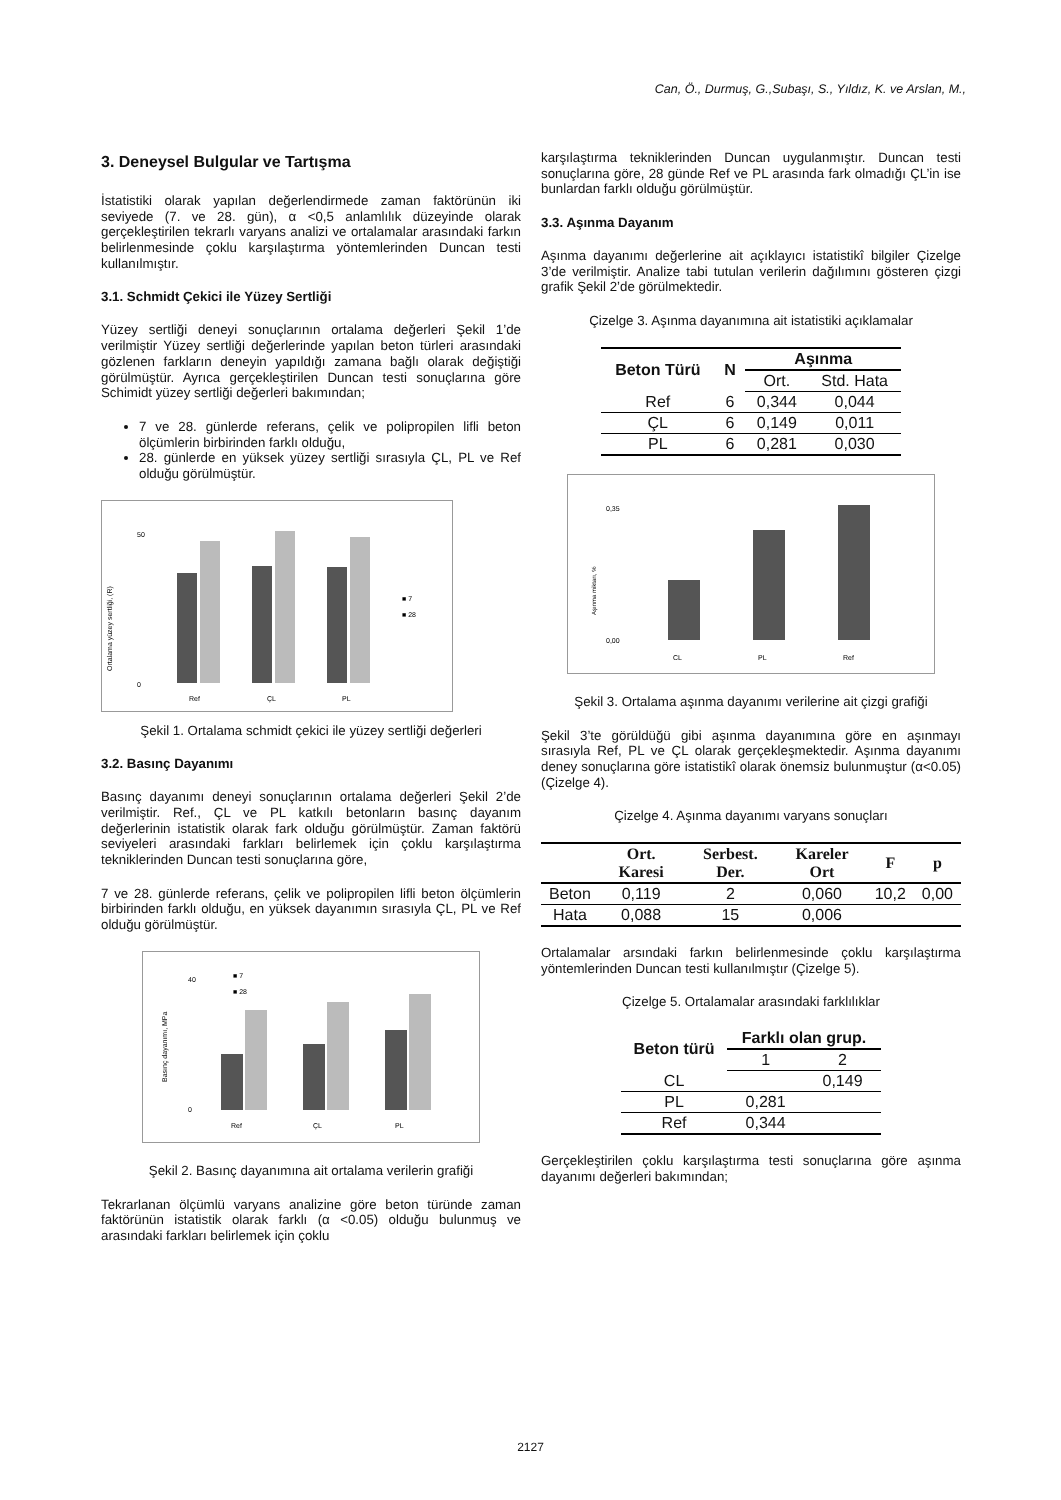Can, Ö., Durmuş, G.,Subaşı, S., Yıldız, K. ve Arslan, M.,
3. Deneysel Bulgular ve Tartışma
İstatistiki olarak yapılan değerlendirmede zaman faktörünün iki seviyede (7. ve 28. gün), α <0,5 anlamlılık düzeyinde olarak gerçekleştirilen tekrarlı varyans analizi ve ortalamalar arasındaki farkın belirlenmesinde çoklu karşılaştırma yöntemlerinden Duncan testi kullanılmıştır.
3.1. Schmidt Çekici ile Yüzey Sertliği
Yüzey sertliği deneyi sonuçlarının ortalama değerleri Şekil 1’de verilmiştir Yüzey sertliği değerlerinde yapılan beton türleri arasındaki gözlenen farkların deneyin yapıldığı zamana bağlı olarak değiştiği görülmüştür. Ayrıca gerçekleştirilen Duncan testi sonuçlarına göre Schimidt yüzey sertliği değerleri bakımından;
7 ve 28. günlerde referans, çelik ve polipropilen lifli beton ölçümlerin birbirinden farklı olduğu,
28. günlerde en yüksek yüzey sertliği sırasıyla ÇL, PL ve Ref olduğu görülmüştür.
Ortalama yüzey sertliği, (R)
50
0
Ref
ÇL
PL
■ 7
■ 28
Şekil 1. Ortalama schmidt çekici ile yüzey sertliği değerleri
3.2. Basınç Dayanımı
Basınç dayanımı deneyi sonuçlarının ortalama değerleri Şekil 2’de verilmiştir. Ref., ÇL ve PL katkılı betonların basınç dayanım değerlerinin istatistik olarak fark olduğu görülmüştür. Zaman faktörü seviyeleri arasındaki farkları belirlemek için çoklu karşılaştırma tekniklerinden Duncan testi sonuçlarına göre,
7 ve 28. günlerde referans, çelik ve polipropilen lifli beton ölçümlerin birbirinden farklı olduğu, en yüksek dayanımın sırasıyla ÇL, PL ve Ref olduğu görülmüştür.
Basınç dayanımı, MPa
40
0
■ 7
■ 28
Ref
ÇL
PL
Şekil 2. Basınç dayanımına ait ortalama verilerin grafiği
Tekrarlanan ölçümlü varyans analizine göre beton türünde zaman faktörünün istatistik olarak farklı (α <0.05) olduğu bulunmuş ve arasındaki farkları belirlemek için çoklu
karşılaştırma tekniklerinden Duncan uygulanmıştır. Duncan testi sonuçlarına göre, 28 günde Ref ve PL arasında fark olmadığı ÇL’in ise bunlardan farklı olduğu görülmüştür.
3.3. Aşınma Dayanım
Aşınma dayanımı değerlerine ait açıklayıcı istatistikî bilgiler Çizelge 3’de verilmiştir. Analize tabi tutulan verilerin dağılımını gösteren çizgi grafik Şekil 2’de görülmektedir.
Çizelge 3. Aşınma dayanımına ait istatistiki açıklamalar
| Beton Türü | N | Aşınma | |
| --- | --- | --- | --- |
| | | Ort. | Std. Hata |
| Ref | 6 | 0,344 | 0,044 |
| ÇL | 6 | 0,149 | 0,011 |
| PL | 6 | 0,281 | 0,030 |
Aşınma miktarı, %
0,35
0,00
CL
PL
Ref
Şekil 3. Ortalama aşınma dayanımı verilerine ait çizgi grafiği
Şekil 3’te görüldüğü gibi aşınma dayanımına göre en aşınmayı sırasıyla Ref, PL ve ÇL olarak gerçekleşmektedir. Aşınma dayanımı deney sonuçlarına göre istatistikî olarak önemsiz bulunmuştur (α<0.05) (Çizelge 4).
Çizelge 4. Aşınma dayanımı varyans sonuçları
| | Ort. Karesi | Serbest. Der. | Kareler Ort | F | p |
| --- | --- | --- | --- | --- | --- |
| Beton | 0,119 | 2 | 0,060 | 10,2 | 0,00 |
| Hata | 0,088 | 15 | 0,006 | | |
Ortalamalar arsındaki farkın belirlenmesinde çoklu karşılaştırma yöntemlerinden Duncan testi kullanılmıştır (Çizelge 5).
Çizelge 5. Ortalamalar arasındaki farklılıklar
| Beton türü | Farklı olan grup. | |
| --- | --- | --- |
| | 1 | 2 |
| CL | | 0,149 |
| PL | 0,281 | |
| Ref | 0,344 | |
Gerçekleştirilen çoklu karşılaştırma testi sonuçlarına göre aşınma dayanımı değerleri bakımından;
2127